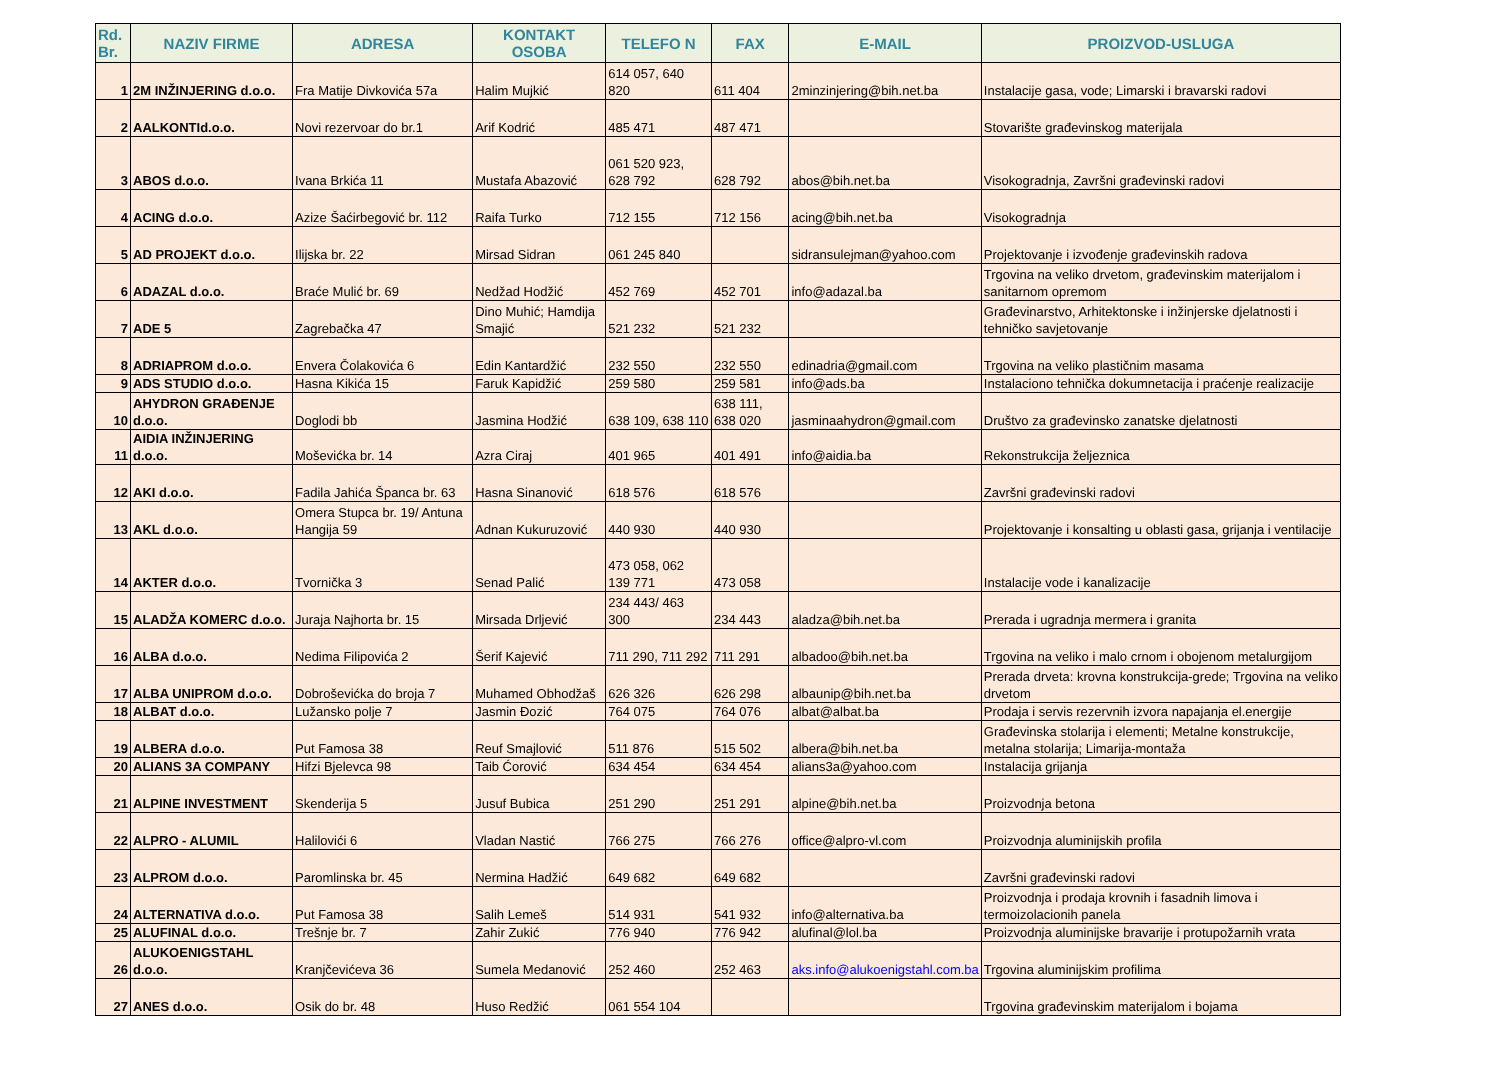| Rd. Br. | NAZIV FIRME | ADRESA | KONTAKT OSOBA | TELEFO N | FAX | E-MAIL | PROIZVOD-USLUGA |
| --- | --- | --- | --- | --- | --- | --- | --- |
| 1 | 2M INŽINJERING d.o.o. | Fra Matije Divkovića 57a | Halim Mujkić | 614 057, 640 820 | 611 404 | 2minzinjering@bih.net.ba | Instalacije gasa, vode; Limarski i bravarski radovi |
| 2 | AALKONTId.o.o. | Novi rezervoar do br.1 | Arif Kodrić | 485 471 | 487 471 | | Stovarište građevinskog materijala |
| 3 | ABOS d.o.o. | Ivana Brkića 11 | Mustafa Abazović | 061 520 923, 628 792 | 628 792 | abos@bih.net.ba | Visokogradnja, Završni građevinski radovi |
| 4 | ACING d.o.o. | Azize Šaćirbegović br. 112 | Raifa Turko | 712 155 | 712 156 | acing@bih.net.ba | Visokogradnja |
| 5 | AD PROJEKT d.o.o. | Ilijska br. 22 | Mirsad Sidran | 061 245 840 | | sidransulejman@yahoo.com | Projektovanje i izvođenje građevinskih radova |
| 6 | ADAZAL d.o.o. | Braće Mulić br. 69 | Nedžad Hodžić | 452 769 | 452 701 | info@adazal.ba | Trgovina na veliko drvetom, građevinskim materijalom i sanitarnom opremom |
| 7 | ADE 5 | Zagrebačka 47 | Dino Muhić; Hamdija Smajić | 521 232 | 521 232 | | Građevinarstvo, Arhitektonske i inžinjerske djelatnosti i tehničko savjetovanje |
| 8 | ADRIAPROM d.o.o. | Envera Čolakovića 6 | Edin Kantardžić | 232 550 | 232 550 | edinadria@gmail.com | Trgovina na veliko plastičnim masama |
| 9 | ADS STUDIO d.o.o. | Hasna Kikića 15 | Faruk Kapidžić | 259 580 | 259 581 | info@ads.ba | Instalaciono tehnička dokumnetacija i praćenje realizacije |
| 10 | AHYDRON GRAĐENJE d.o.o. | Doglodi bb | Jasmina Hodžić | 638 109, 638 110 | 638 111, 638 020 | jasminaahydron@gmail.com | Društvo za građevinsko zanatske djelatnosti |
| 11 | AIDIA INŽINJERING d.o.o. | Moševićka br. 14 | Azra Ciraj | 401 965 | 401 491 | info@aidia.ba | Rekonstrukcija željeznica |
| 12 | AKI d.o.o. | Fadila Jahića Španca br. 63 | Hasna Sinanović | 618 576 | 618 576 | | Završni građevinski radovi |
| 13 | AKL d.o.o. | Omera Stupca br. 19/ Antuna Hangija 59 | Adnan Kukuruzović | 440 930 | 440 930 | | Projektovanje i konsalting u oblasti gasa, grijanja i ventilacije |
| 14 | AKTER d.o.o. | Tvornička 3 | Senad Palić | 473 058, 062 139 771 | 473 058 | | Instalacije vode i kanalizacije |
| 15 | ALADŽA KOMERC d.o.o. | Juraja Najhorta br. 15 | Mirsada Drljević | 234 443/ 463 300 | 234 443 | aladza@bih.net.ba | Prerada i ugradnja mermera i granita |
| 16 | ALBA d.o.o. | Nedima Filipovića 2 | Šerif Kajević | 711 290, 711 292 | 711 291 | albadoo@bih.net.ba | Trgovina na veliko i malo crnom i obojenom metalurgijom |
| 17 | ALBA UNIPROM d.o.o. | Dobroševićka do broja 7 | Muhamed Obhodžaš | 626 326 | 626 298 | albaunip@bih.net.ba | Prerada drveta: krovna konstrukcija-grede; Trgovina na veliko drvetom |
| 18 | ALBAT d.o.o. | Lužansko polje 7 | Jasmin Đozić | 764 075 | 764 076 | albat@albat.ba | Prodaja i servis rezervnih izvora napajanja el.energije |
| 19 | ALBERA d.o.o. | Put Famosa 38 | Reuf Smajlović | 511 876 | 515 502 | albera@bih.net.ba | Građevinska stolarija i elementi; Metalne konstrukcije, metalna stolarija; Limarija-montaža |
| 20 | ALIANS 3A COMPANY | Hifzi Bjelevca 98 | Taib Ćorović | 634 454 | 634 454 | alians3a@yahoo.com | Instalacija grijanja |
| 21 | ALPINE INVESTMENT | Skenderija 5 | Jusuf Bubica | 251 290 | 251 291 | alpine@bih.net.ba | Proizvodnja betona |
| 22 | ALPRO - ALUMIL | Halilovići 6 | Vladan Nastić | 766 275 | 766 276 | office@alpro-vl.com | Proizvodnja aluminijskih profila |
| 23 | ALPROM d.o.o. | Paromlinska br. 45 | Nermina Hadžić | 649 682 | 649 682 | | Završni građevinski radovi |
| 24 | ALTERNATIVA d.o.o. | Put Famosa 38 | Salih Lemeš | 514 931 | 541 932 | info@alternativa.ba | Proizvodnja i prodaja krovnih i fasadnih limova i termoizolacionih panela |
| 25 | ALUFINAL d.o.o. | Trešnje br. 7 | Zahir Zukić | 776 940 | 776 942 | alufinal@lol.ba | Proizvodnja aluminijske bravarije i protupožarnih vrata |
| 26 | ALUKOENIGSTAHL d.o.o. | Kranjčevićeva 36 | Sumela Medanović | 252 460 | 252 463 | aks.info@alukoenigstahl.com.ba | Trgovina aluminijskim profilima |
| 27 | ANES d.o.o. | Osik do br. 48 | Huso Redžić | 061 554 104 | | | Trgovina građevinskim materijalom i bojama |